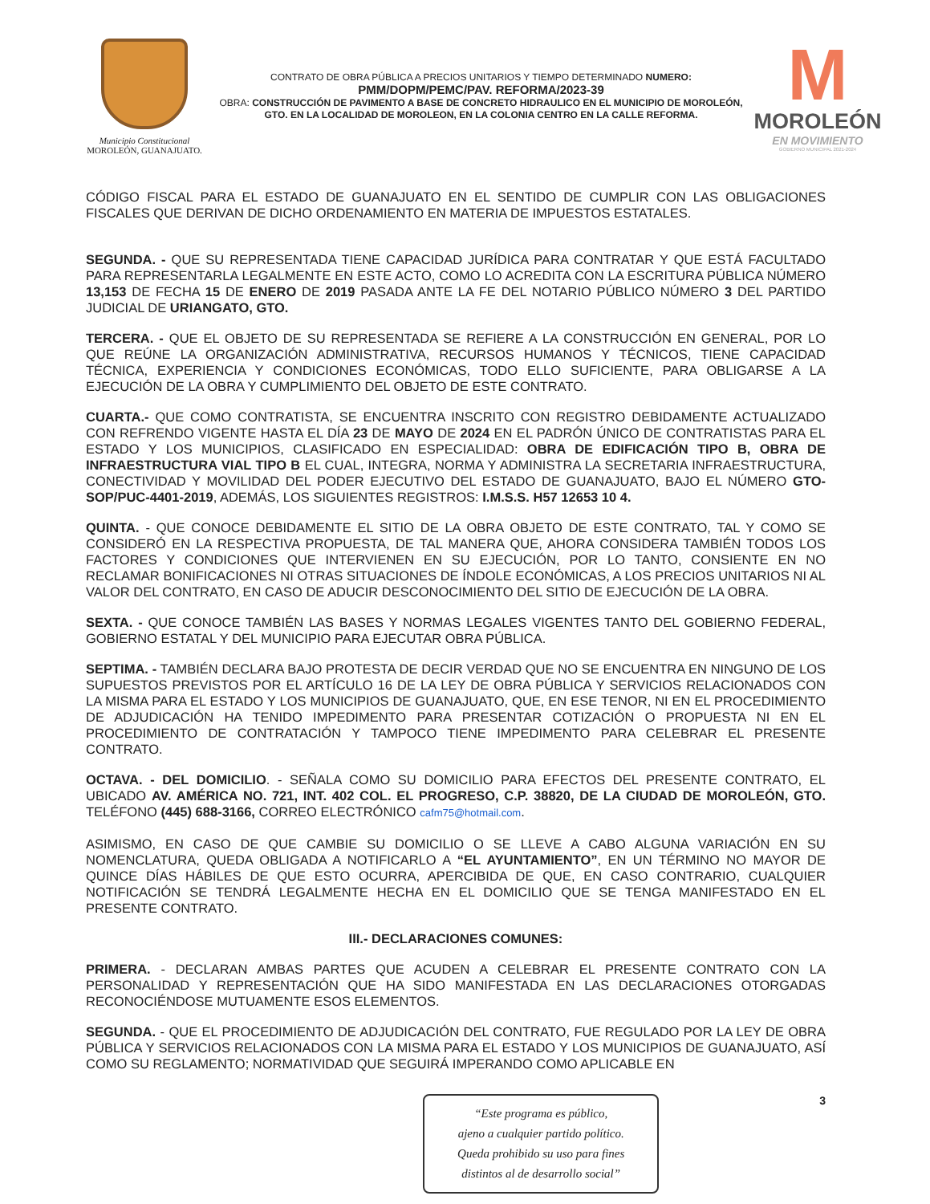Municipio Constitucional
MOROLEÓN, GUANAJUATO.
CONTRATO DE OBRA PÚBLICA A PRECIOS UNITARIOS Y TIEMPO DETERMINADO NUMERO:
PMM/DOPM/PEMC/PAV. REFORMA/2023-39
OBRA: CONSTRUCCIÓN DE PAVIMENTO A BASE DE CONCRETO HIDRAULICO EN EL MUNICIPIO DE MOROLEÓN, GTO. EN LA LOCALIDAD DE MOROLEON, EN LA COLONIA CENTRO EN LA CALLE REFORMA.
M
MOROLEÓN
EN MOVIMIENTO
GOBIERNO MUNICIPAL 2021-2024
CÓDIGO FISCAL PARA EL ESTADO DE GUANAJUATO EN EL SENTIDO DE CUMPLIR CON LAS OBLIGACIONES FISCALES QUE DERIVAN DE DICHO ORDENAMIENTO EN MATERIA DE IMPUESTOS ESTATALES.
SEGUNDA. - QUE SU REPRESENTADA TIENE CAPACIDAD JURÍDICA PARA CONTRATAR Y QUE ESTÁ FACULTADO PARA REPRESENTARLA LEGALMENTE EN ESTE ACTO, COMO LO ACREDITA CON LA ESCRITURA PÚBLICA NÚMERO 13,153 DE FECHA 15 DE ENERO DE 2019 PASADA ANTE LA FE DEL NOTARIO PÚBLICO NÚMERO 3 DEL PARTIDO JUDICIAL DE URIANGATO, GTO.
TERCERA. - QUE EL OBJETO DE SU REPRESENTADA SE REFIERE A LA CONSTRUCCIÓN EN GENERAL, POR LO QUE REÚNE LA ORGANIZACIÓN ADMINISTRATIVA, RECURSOS HUMANOS Y TÉCNICOS, TIENE CAPACIDAD TÉCNICA, EXPERIENCIA Y CONDICIONES ECONÓMICAS, TODO ELLO SUFICIENTE, PARA OBLIGARSE A LA EJECUCIÓN DE LA OBRA Y CUMPLIMIENTO DEL OBJETO DE ESTE CONTRATO.
CUARTA.- QUE COMO CONTRATISTA, SE ENCUENTRA INSCRITO CON REGISTRO DEBIDAMENTE ACTUALIZADO CON REFRENDO VIGENTE HASTA EL DÍA 23 DE MAYO DE 2024 EN EL PADRÓN ÚNICO DE CONTRATISTAS PARA EL ESTADO Y LOS MUNICIPIOS, CLASIFICADO EN ESPECIALIDAD: OBRA DE EDIFICACIÓN TIPO B, OBRA DE INFRAESTRUCTURA VIAL TIPO B EL CUAL, INTEGRA, NORMA Y ADMINISTRA LA SECRETARIA INFRAESTRUCTURA, CONECTIVIDAD Y MOVILIDAD DEL PODER EJECUTIVO DEL ESTADO DE GUANAJUATO, BAJO EL NÚMERO GTO-SOP/PUC-4401-2019, ADEMÁS, LOS SIGUIENTES REGISTROS: I.M.S.S. H57 12653 10 4.
QUINTA. - QUE CONOCE DEBIDAMENTE EL SITIO DE LA OBRA OBJETO DE ESTE CONTRATO, TAL Y COMO SE CONSIDERÓ EN LA RESPECTIVA PROPUESTA, DE TAL MANERA QUE, AHORA CONSIDERA TAMBIÉN TODOS LOS FACTORES Y CONDICIONES QUE INTERVIENEN EN SU EJECUCIÓN, POR LO TANTO, CONSIENTE EN NO RECLAMAR BONIFICACIONES NI OTRAS SITUACIONES DE ÍNDOLE ECONÓMICAS, A LOS PRECIOS UNITARIOS NI AL VALOR DEL CONTRATO, EN CASO DE ADUCIR DESCONOCIMIENTO DEL SITIO DE EJECUCIÓN DE LA OBRA.
SEXTA. - QUE CONOCE TAMBIÉN LAS BASES Y NORMAS LEGALES VIGENTES TANTO DEL GOBIERNO FEDERAL, GOBIERNO ESTATAL Y DEL MUNICIPIO PARA EJECUTAR OBRA PÚBLICA.
SEPTIMA. - TAMBIÉN DECLARA BAJO PROTESTA DE DECIR VERDAD QUE NO SE ENCUENTRA EN NINGUNO DE LOS SUPUESTOS PREVISTOS POR EL ARTÍCULO 16 DE LA LEY DE OBRA PÚBLICA Y SERVICIOS RELACIONADOS CON LA MISMA PARA EL ESTADO Y LOS MUNICIPIOS DE GUANAJUATO, QUE, EN ESE TENOR, NI EN EL PROCEDIMIENTO DE ADJUDICACIÓN HA TENIDO IMPEDIMENTO PARA PRESENTAR COTIZACIÓN O PROPUESTA NI EN EL PROCEDIMIENTO DE CONTRATACIÓN Y TAMPOCO TIENE IMPEDIMENTO PARA CELEBRAR EL PRESENTE CONTRATO.
OCTAVA. - DEL DOMICILIO. - SEÑALA COMO SU DOMICILIO PARA EFECTOS DEL PRESENTE CONTRATO, EL UBICADO AV. AMÉRICA NO. 721, INT. 402 COL. EL PROGRESO, C.P. 38820, DE LA CIUDAD DE MOROLEÓN, GTO. TELÉFONO (445) 688-3166, CORREO ELECTRÓNICO cafm75@hotmail.com.
ASIMISMO, EN CASO DE QUE CAMBIE SU DOMICILIO O SE LLEVE A CABO ALGUNA VARIACIÓN EN SU NOMENCLATURA, QUEDA OBLIGADA A NOTIFICARLO A “EL AYUNTAMIENTO”, EN UN TÉRMINO NO MAYOR DE QUINCE DÍAS HÁBILES DE QUE ESTO OCURRA, APERCIBIDA DE QUE, EN CASO CONTRARIO, CUALQUIER NOTIFICACIÓN SE TENDRÁ LEGALMENTE HECHA EN EL DOMICILIO QUE SE TENGA MANIFESTADO EN EL PRESENTE CONTRATO.
III.- DECLARACIONES COMUNES:
PRIMERA. - DECLARAN AMBAS PARTES QUE ACUDEN A CELEBRAR EL PRESENTE CONTRATO CON LA PERSONALIDAD Y REPRESENTACIÓN QUE HA SIDO MANIFESTADA EN LAS DECLARACIONES OTORGADAS RECONOCIÉNDOSE MUTUAMENTE ESOS ELEMENTOS.
SEGUNDA. - QUE EL PROCEDIMIENTO DE ADJUDICACIÓN DEL CONTRATO, FUE REGULADO POR LA LEY DE OBRA PÚBLICA Y SERVICIOS RELACIONADOS CON LA MISMA PARA EL ESTADO Y LOS MUNICIPIOS DE GUANAJUATO, ASÍ COMO SU REGLAMENTO; NORMATIVIDAD QUE SEGUIRÁ IMPERANDO COMO APLICABLE EN
“Este programa es público,
ajeno a cualquier partido político.
Queda prohibido su uso para fines
distintos al de desarrollo social”
3